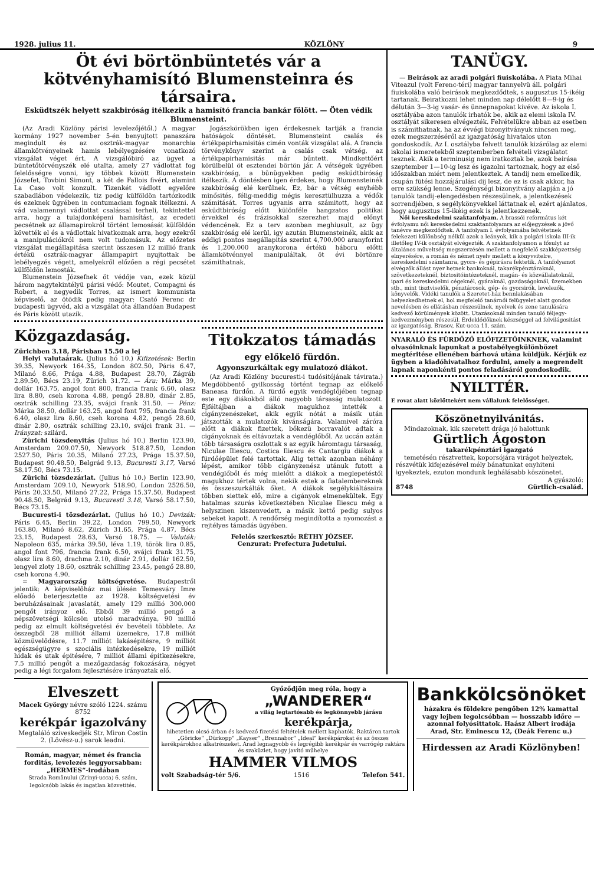1928. julius 11. KÖZLÖNY 9
Öt évi börtönbüntetés vár a kötvényhamisító Blumensteinra és társaira.
Esküdtszék helyett szakbiróság itélkezik a hamisító francia bankár fölött. — Öten védik Blumensteint.
(Az Aradi Közlöny párisi levelezőjétől.) A magyar kormány 1927 november 5-én benyujtott panaszára megindult és az osztrák-magyar monarchia államkötvényeinek hamis lebélyegzésére vonatkozó vizsgálat véget ért. A vizsgálóbiró az ügyet a büntetőtörvényszék elé utalta, amely 27 vádlottat fog felelősségre vonni, igy többek között Blumenstein Józsefet, Tovbini Simont, a két de Fallois fivért, alamint La Caso volt konzult. Tizenkét vádlott egyelőre szabadlábon védekezik, tiz pedig külföldön tartózkodik és ezeknek ügyében in contumaciam fognak itélkezni. A vád valamennyi vádlottat csalással terheli, tekintettel arra, hogy a tulajdonképeni hamisítást, az eredeti pecsétnek az államapirokról történt lemosását külföldön követték el és a vádlottak hivatkoznak arra, hogy ezekről a manipulációkról nem volt tudomásuk. Az előzetes vizsgálat megállapitása szerint összesen 12 millió frank értékü osztrák-magyar állampapirt nyujtottak be lebélyegzés végett, amelyekről előzően a régi pecsétet külföldön lemosták.
Blumenstein Józsefnek öt védője van, ezek közül három nagytekintélyü párisi védő: Moutet, Compagni és Robert, a negyedik Torres, az ismert kommunista képviselő, az ötödik pedig magyar: Csató Ferenc dr budapesti ügyvéd, aki a vizsgálat óta állandóan Budapest és Páris között utazik.
Jogászkörökben igen érdekesnek tartják a francia hatóságok döntését. Blumensteint csalás és értékpapirhamisitás cimén vonták vizsgálat alá. A francia törvénykönyv szerint a csalás csak vétség, az értékpapirhamisitás már bűntett. Mindkettőért körülbelül öt esztendei börtön jár. A vétségek ügyében szakbiróság, a bünügyekben pedig esküdtbiróság itélkezik. A döntésben igen érdekes, hogy Blumensteinék szakbiróság elé kerülnek. Ez, bár a vétség enyhébb minősités, félig-meddig mégis keresztülhuzza a védők számitását. Torres ugyanis arra számitott, hogy az esküdtbiróság előtt különféle hangzatos politikai érvekkel és frázisokkal szerezhet majd előnyt védencének. Ez a terv azonban meghiusult, az ügy szakbiróság elé kerül, igy azután Blumensteinék, akik az eddigi pontos megállapitás szerint 4,700.000 aranyforint és 1,200.000 aranykorona értékü háboru előtti államkötvénnyel manipuláltak, öt évi börtönre számithatnak.
Közgazdaság.
Zürichben 3.18, Párisban 15.50 a lej
Helyi valutaárak. (Julius hó 10.) Kifizetések: Berlin 39.35, Newyork 164.35, London 802.50, Páris 6.47, Milanó 8.66, Prága 4.88, Budapest 28.70, Zágráb 2.89.50, Bécs 23.19, Zürich 31.72. — Áru: Márka 39, dollár 163.75, angol font 800, francia frank 6.60, olasz lira 8.80, cseh korona 4.88, pengő 28.80, dinár 2.85, osztrák schilling 23.35, svájci frank 31.50. — Pénz: Márka 38.50, dollár 163.25, angol font 795, francia frank 6.40, olasz lira 8.60, cseh korona 4.82, pengő 28.60, dinár 2.80, osztrák schilling 23.10, svájci frank 31. — Irányzat: szilárd.
Zürichi tözsdenyitás (Julius hó 10.) Berlin 123.90, Amsterdam 209.07.50, Newyork 518.87.50, London 2527.50, Páris 20.35, Milanó 27.23, Prága 15.37.50, Budapest 90.48.50, Belgrád 9.13, Bucuresti 3.17, Varsó 58.17.50, Bécs 73.15.
Zürichi tözsdezárlat. (Julius hó 10.) Berlin 123.90, Amsterdam 209.10, Newyork 518.90, London 2526.50, Páris 20.33.50, Milanó 27.22, Prága 15.37.50, Budapest 90.48.50, Belgrád 9.13, Bucuresti 3.18, Varsó 58.17.50, Bécs 73.15.
Bucuresti-i tözsdezárlat. (Julius hó 10.) Devizák: Páris 6.45, Berlin 39.22, London 799.50, Newyork 163.80, Milanó 8.62, Zürich 31.65, Prága 4.87, Bécs 23.15, Budapest 28.63, Varsó 18.75. — Valuták: Napoleon 635, márka 39.50, léva 1.19, török lira 0.85, angol font 796, francia frank 6.50, svájci frank 31.75, olasz lira 8.60, drachma 2.10, dinár 2.91, dollár 162.50, lengyel zloty 18.60, osztrák schilling 23.45, pengő 28.80, cseh korona 4.90.
= Magyarország költségvetése. Budapestről jelentik: A képviselőház mai ülésén Temesváry Imre előadó beterjesztette az 1928. költségvetési év beruházásainak javaslatát, amely 129 millió 300.000 pengőt irányoz elő. Ebből 39 millió pengő a népszövetségi kölcsön utolsó maradványa, 90 millió pedig az elmult költségvetési év bevételi többlete. Az összegből 28 milliót állami üzemekre, 17.8 milliót közmüvelődésre, 11.7 milliót lakásépitésre, 9 milliót egészségügyre s szociális intézkedésekre, 19 milliót hidak és utak épitésére, 7 milliót állami épitkezésekre, 7.5 millió pengőt a mezőgazdaság fokozására, négyet pedig a légi forgalom fejlesztésére irányoztak elő.
Titokzatos támadás
egy előkelő fürdőn.
Agyonszurkáltak egy mulatozó diákot.
(Az Aradi Közlöny bucuresti-i tudósitójának távirata.) Megdöbbentő gyilkosság történt tegnap az előkelő Baneasa fürdőn. A fürdő egyik vendéglőjében tegnap este egy diákokból álló nagyobb társaság mulatozott. Éjféltájban a diákok magukhoz intették a cigányzenészeket, akik egyik nótát a másik után játszották a mulatozók kivánságára. Valamivel záróra előtt a diákok fizettek, bőkezü borravalót adtak a cigányoknak és eltávoztak a vendéglőből. Az uccán aztán több társaságra oszlottak s az egyik háromtagu társaság, Niculae Iliescu, Costica Iliescu és Cantargiu diákok a fürdőépület felé tartottak. Alig tettek azonban néhány lépést, amikor több cigányzenész utánuk futott a vendéglőből és még mielőtt a diákok a meglepetéstől magukhoz tértek volna, nekik estek a fiatalembereknek és összeszurkálták őket. A diákok segélykiáltásaira többen siettek elő, mire a cigányok elmenekültek. Egy hatalmas szurás következtében Niculae Iliescu még a helyszinen kiszenvedett, a másik kettő pedig sulyos sebeket kapott. A rendőrség megindította a nyomozást a rejtélyes támadás ügyében.
Felelős szerkesztő: RÉTHY JÓZSEF.
Cenzurat: Prefectura Judetului.
TANÜGY.
— Beirások az aradi polgári fiuiskolába. A Piata Mihai Viteazul (volt Ferenc-téri) magyar tannyelvü áll. polgári fiuiskolába való beirások megkezdődtek, s augusztus 15-ikéig tartanak. Beiratkozni lehet minden nap délelőtt 8—9-ig és délután 3—3-ig vasár- és ünnepnapokat kivéve. Az iskola I. osztályába azon tanulók irhatók be, akik az elemi iskola IV. osztályát sikeresen elvégezték. Felvételükre abban az esetben is számithatnak, ha az évvégi bizonyitványuk nincsen meg, ezek megszerzéséről az igazgatóság hivatalos uton gondoskodik. Az I. osztályba felvett tanulók kizárólag az elemi iskolai ismeretekből szeptemberben felvételi vizsgálatot tesznek. Akik a terminusig nem iratkoztak be, azok beirása szeptember 1—10-ig lesz és igazolni tartoznak, hogy az első időszakban miért nem jelentkeztek. A tandij nem emelkedik, csupán fütési hozzájárulási dij lesz, de ez is csak akkor, ha erre szükség lenne. Szegénységi bizonyitvány alapján a jó tanulók tandij-elengedésben részesülnek, a jelentkezések sorrendjében, s segélykönyvekkel láttatnak el, ezért ajánlatos, hogy augusztus 15-ikéig ezek is jelentkezzenek.
Női kereskedelmi szaktanfolyam. A brassói református két évfolyamu női kereskedelmi szaktanfolyamra az előjegyzések a jövő tanévre megkezdődtek. A tanfolyam I. évfolyamába felvétetnek felekezeti különbség nélkül azok a leányok, kik a polgári iskola III-ik illetőleg IV-ik osztályát elvégezték. A szaktanfolyamon a fősulyt az általános müveltség megszerzésén mellett a megfelelő szakképzettség elnyerésére, a román és német nyelv mellett a könyvvitelre, kereskedelmi számtanra, gyors- és gépirásra fektetik. A tanfolyamot elvégzők állást nyer hetnek bankoknál, takarékpénztáraknál, szövetkezeteknél, biztositóintézeteknél, magán- és közvállalatoknál, ipari és kereskedelmi cégeknél, gyáraknál, gazdaságoknál, üzemekben stb., mint tisztviselők, pénztárosok, gép- és gyorsirók, levelezők, könyvelők. Vidéki tanulók a Szeretet-ház bennlakásában helyezkedhetnek el, hol megfelelő tanárnői felügyelet alatt gondos nevelésben és ellátásban részesülnek, nyelvek és zene tanulására kedvező körülmények között. Utazásoknál minden tanuló féljegy-kedvezményben részesül. Érdeklődőknek készséggel ad felvilágositást az igazgatóság. Brasov, Kut-ucca 11. szám.
NYARALÓ ÉS FÜRDŐZŐ ELŐFIZETŐINKNEK, valamint olvasóinknak lapunkat a postabélyegkülönbözet megtéritése ellenében bárhová utána küldjük. Kérjük ez ügyben a kiadóhivatalhoz fordulni, amely a megrendelt lapnak naponkénti pontos feladásáról gondoskodik.
NYILTTÉR.
E rovat alatt közlöttekért nem vállalunk felelősséget.
Köszönetnyilvánitás.
Mindazoknak, kik szeretett drága jó halottunk
Gürtlich Ágoston
takarékpénztári igazgató
temetésén résztvettek, koporsójára virágot helyeztek, részvétük kifejezésével mély bánatunkat enyhiteni igyekeztek, ezuton mondunk leghálásabb köszönetet.
A gyászoló:
8748 Gürtlich-család.
Elveszett
Macek György névre szóló 1224. számu 8752
kerékpár igazolvány
Megtaláló sziveskedjék Str. Miron Costin 2. (Lövész-u.) sarok leadni.
Román, magyar, német és francia forditás, levelezés leggyorsabban: „HERMES“-irodában
Strada Românului (Zrinyi-ucca) 6. szám, legolcsóbb lakás és ingatlan közvetités.
Győződjön meg róla, hogy a
„WANDERER“
a világ legtartósabb és legkönnyebb járásu
kerékpárja,
hihetetlen olcsó árban és kedvező fizetési feltételek mellett kaphatók. Raktáron tartok „Göricke“ „Dürkopp“ „Kayser“ „Brennabor“ „Ideal“ kerékpárokat és az összes kerékpárokhoz alkatrészeket. Arad legnagyobb és legrégibb kerékpár és varrógép raktára és szaküzlet, hogy javító műhelye
HAMMER VILMOS
volt Szabadság-tér 5/6. 1516 Telefon 541.
Bankkölcsönöket
házakra és földekre pengőben 12% kamattal vagy lejben legolcsóbban — hosszabb időre — azonnal folyósittatok. Haász Albert irodája Arad, Str. Eminescu 12, (Deák Ferenc u.)
Hirdessen az Aradi Közlönyben!